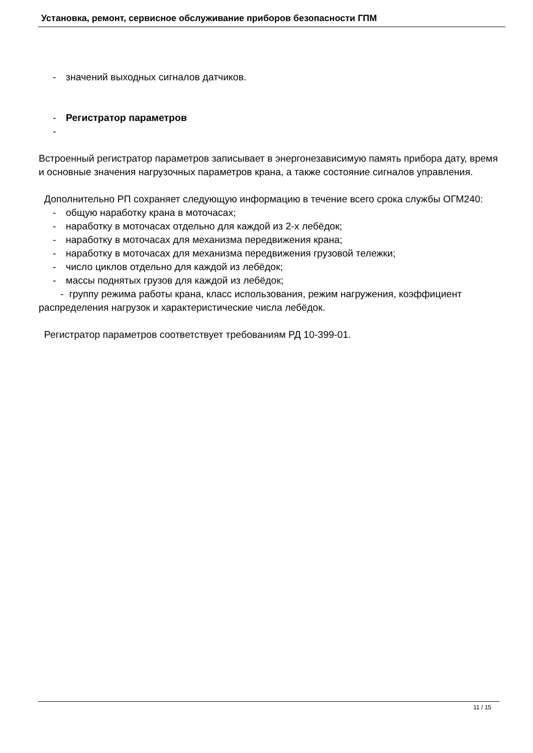Установка, ремонт, сервисное обслуживание приборов безопасности ГПМ
- значений выходных сигналов датчиков.
- Регистратор параметров
-
Встроенный регистратор параметров записывает в энергонезависимую память прибора дату, время и основные значения нагрузочных параметров крана, а также состояние сигналов управления.
Дополнительно РП сохраняет следующую информацию в течение всего срока службы ОГМ240:
- общую наработку крана в моточасах;
- наработку в моточасах отдельно для каждой из 2-х лебёдок;
- наработку в моточасах для механизма передвижения крана;
- наработку в моточасах для механизма передвижения грузовой тележки;
- число циклов отдельно для каждой из лебёдок;
- массы поднятых грузов для каждой из лебёдок;
- группу режима работы крана, класс использования, режим нагружения, коэффициент распределения нагрузок и характеристические числа лебёдок.
Регистратор параметров соответствует требованиям РД 10-399-01.
11 / 15